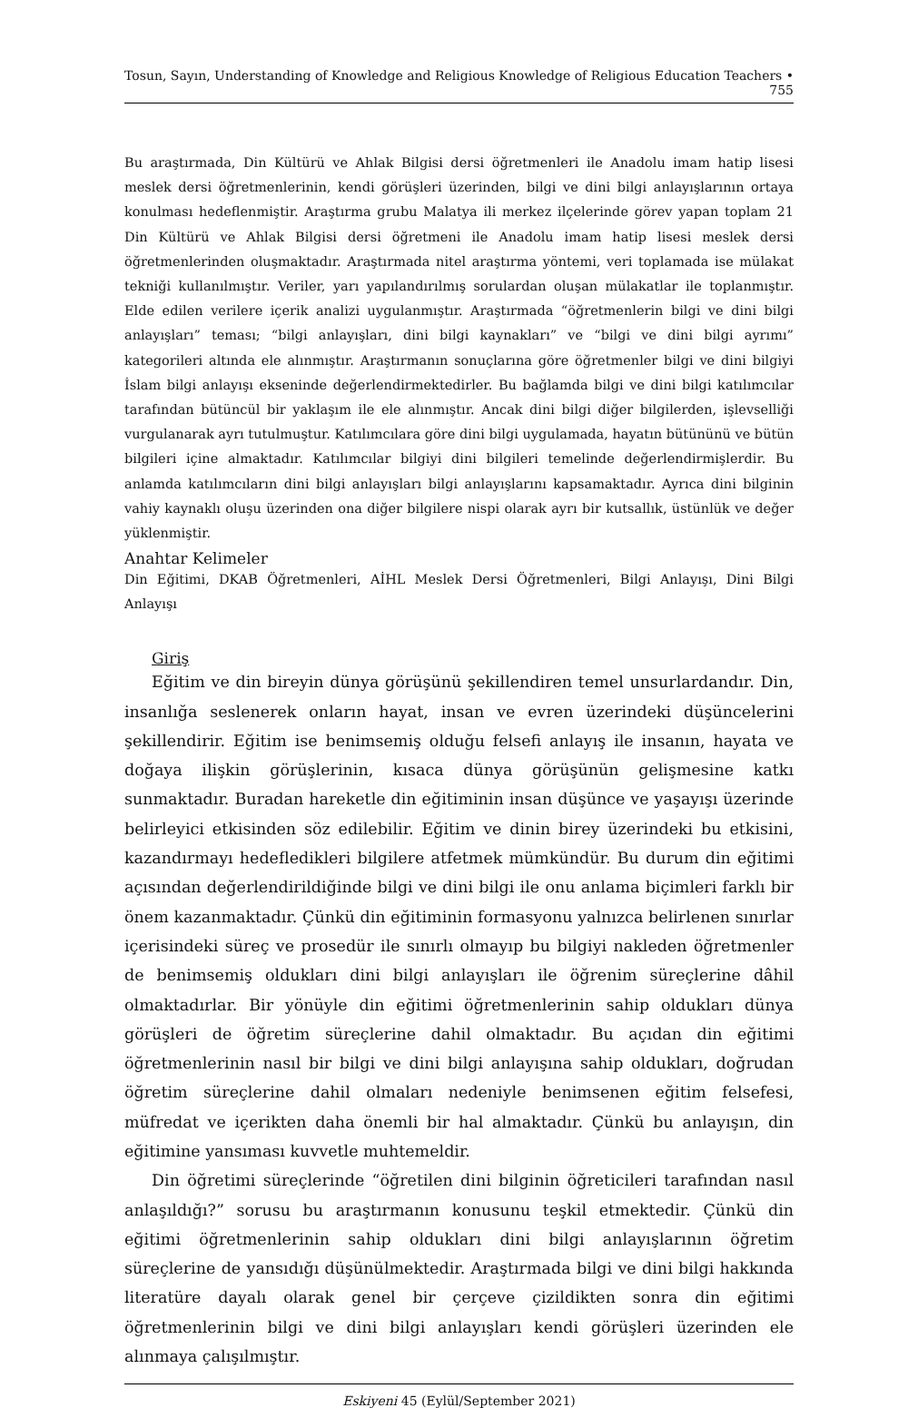Tosun, Sayın, Understanding of Knowledge and Religious Knowledge of Religious Education Teachers • 755
Bu araştırmada, Din Kültürü ve Ahlak Bilgisi dersi öğretmenleri ile Anadolu imam hatip lisesi meslek dersi öğretmenlerinin, kendi görüşleri üzerinden, bilgi ve dini bilgi anlayışlarının ortaya konulması hedeflenmiştir. Araştırma grubu Malatya ili merkez ilçelerinde görev yapan toplam 21 Din Kültürü ve Ahlak Bilgisi dersi öğretmeni ile Anadolu imam hatip lisesi meslek dersi öğretmenlerinden oluşmaktadır. Araştırmada nitel araştırma yöntemi, veri toplamada ise mülakat tekniği kullanılmıştır. Veriler, yarı yapılandırılmış sorulardan oluşan mülakatlar ile toplanmıştır. Elde edilen verilere içerik analizi uygulanmıştır. Araştırmada “öğretmenlerin bilgi ve dini bilgi anlayışları” teması; “bilgi anlayışları, dini bilgi kaynakları” ve “bilgi ve dini bilgi ayrımı” kategorileri altında ele alınmıştır. Araştırmanın sonuçlarına göre öğretmenler bilgi ve dini bilgiyi İslam bilgi anlayışı ekseninde değerlendirmektedirler. Bu bağlamda bilgi ve dini bilgi katılımcılar tarafından bütüncül bir yaklaşım ile ele alınmıştır. Ancak dini bilgi diğer bilgilerden, işlevselliği vurgulanarak ayrı tutulmuştur. Katılımcılara göre dini bilgi uygulamada, hayatın bütününü ve bütün bilgileri içine almaktadır. Katılımcılar bilgiyi dini bilgileri temelinde değerlendirmişlerdir. Bu anlamda katılımcıların dini bilgi anlayışları bilgi anlayışlarını kapsamaktadır. Ayrıca dini bilginin vahiy kaynaklı oluşu üzerinden ona diğer bilgilere nispi olarak ayrı bir kutsallık, üstünlük ve değer yüklenmiştir.
Anahtar Kelimeler
Din Eğitimi, DKAB Öğretmenleri, AİHL Meslek Dersi Öğretmenleri, Bilgi Anlayışı, Dini Bilgi Anlayışı
Giriş
Eğitim ve din bireyin dünya görüşünü şekillendiren temel unsurlardandır. Din, insanlığa seslenerek onların hayat, insan ve evren üzerindeki düşüncelerini şekillendirir. Eğitim ise benimsemiş olduğu felsefi anlayış ile insanın, hayata ve doğaya ilişkin görüşlerinin, kısaca dünya görüşünün gelişmesine katkı sunmaktadır. Buradan hareketle din eğitiminin insan düşünce ve yaşayışı üzerinde belirleyici etkisinden söz edilebilir. Eğitim ve dinin birey üzerindeki bu etkisini, kazandırmayı hedefledikleri bilgilere atfetmek mümkündür. Bu durum din eğitimi açısından değerlendirildiğinde bilgi ve dini bilgi ile onu anlama biçimleri farklı bir önem kazanmaktadır. Çünkü din eğitiminin formasyonu yalnızca belirlenen sınırlar içerisindeki süreç ve prosedür ile sınırlı olmayıp bu bilgiyi nakleden öğretmenler de benimsemiş oldukları dini bilgi anlayışları ile öğrenim süreçlerine dâhil olmaktadırlar. Bir yönüyle din eğitimi öğretmenlerinin sahip oldukları dünya görüşleri de öğretim süreçlerine dahil olmaktadır. Bu açıdan din eğitimi öğretmenlerinin nasıl bir bilgi ve dini bilgi anlayışına sahip oldukları, doğrudan öğretim süreçlerine dahil olmaları nedeniyle benimsenen eğitim felsefesi, müfredat ve içerikten daha önemli bir hal almaktadır. Çünkü bu anlayışın, din eğitimine yansıması kuvvetle muhtemeldir.
Din öğretimi süreçlerinde “öğretilen dini bilginin öğreticileri tarafından nasıl anlaşıldığı?” sorusu bu araştırmanın konusunu teşkil etmektedir. Çünkü din eğitimi öğretmenlerinin sahip oldukları dini bilgi anlayışlarının öğretim süreçlerine de yansıdığı düşünülmektedir. Araştırmada bilgi ve dini bilgi hakkında literatüre dayalı olarak genel bir çerçeve çizildikten sonra din eğitimi öğretmenlerinin bilgi ve dini bilgi anlayışları kendi görüşleri üzerinden ele alınmaya çalışılmıştır.
Eskiyeni 45 (Eylül/September 2021)